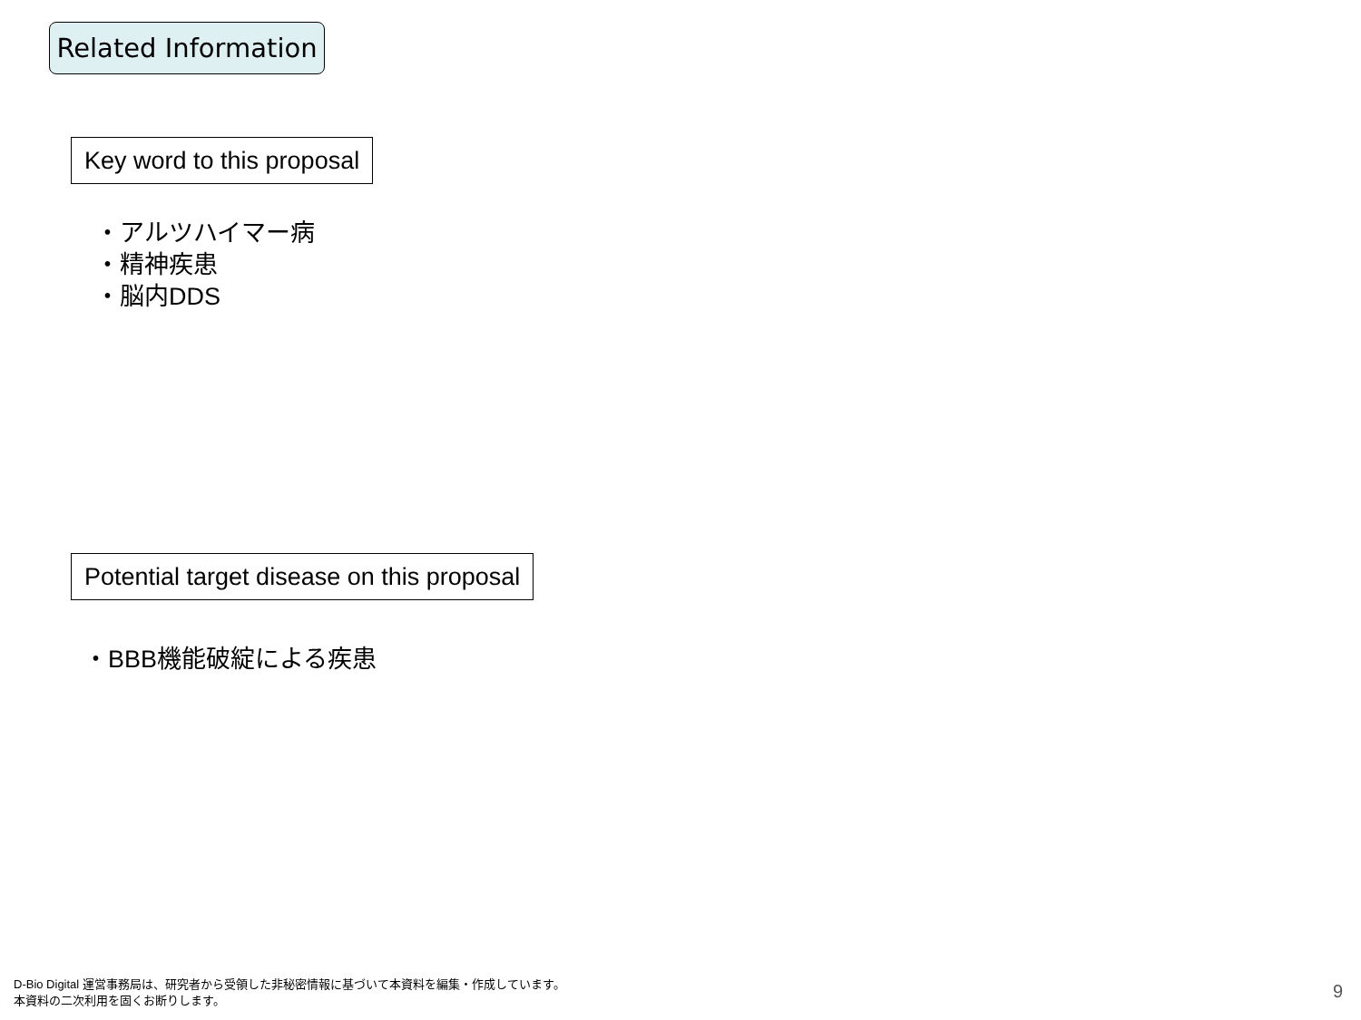Related Information
Key word to this proposal
・アルツハイマー病
・精神疾患
・脳内DDS
Potential target disease on this proposal
・BBB機能破綻による疾患
D-Bio Digital 運営事務局は、研究者から受領した非秘密情報に基づいて本資料を編集・作成しています。
本資料の二次利用を固くお断りします。
9